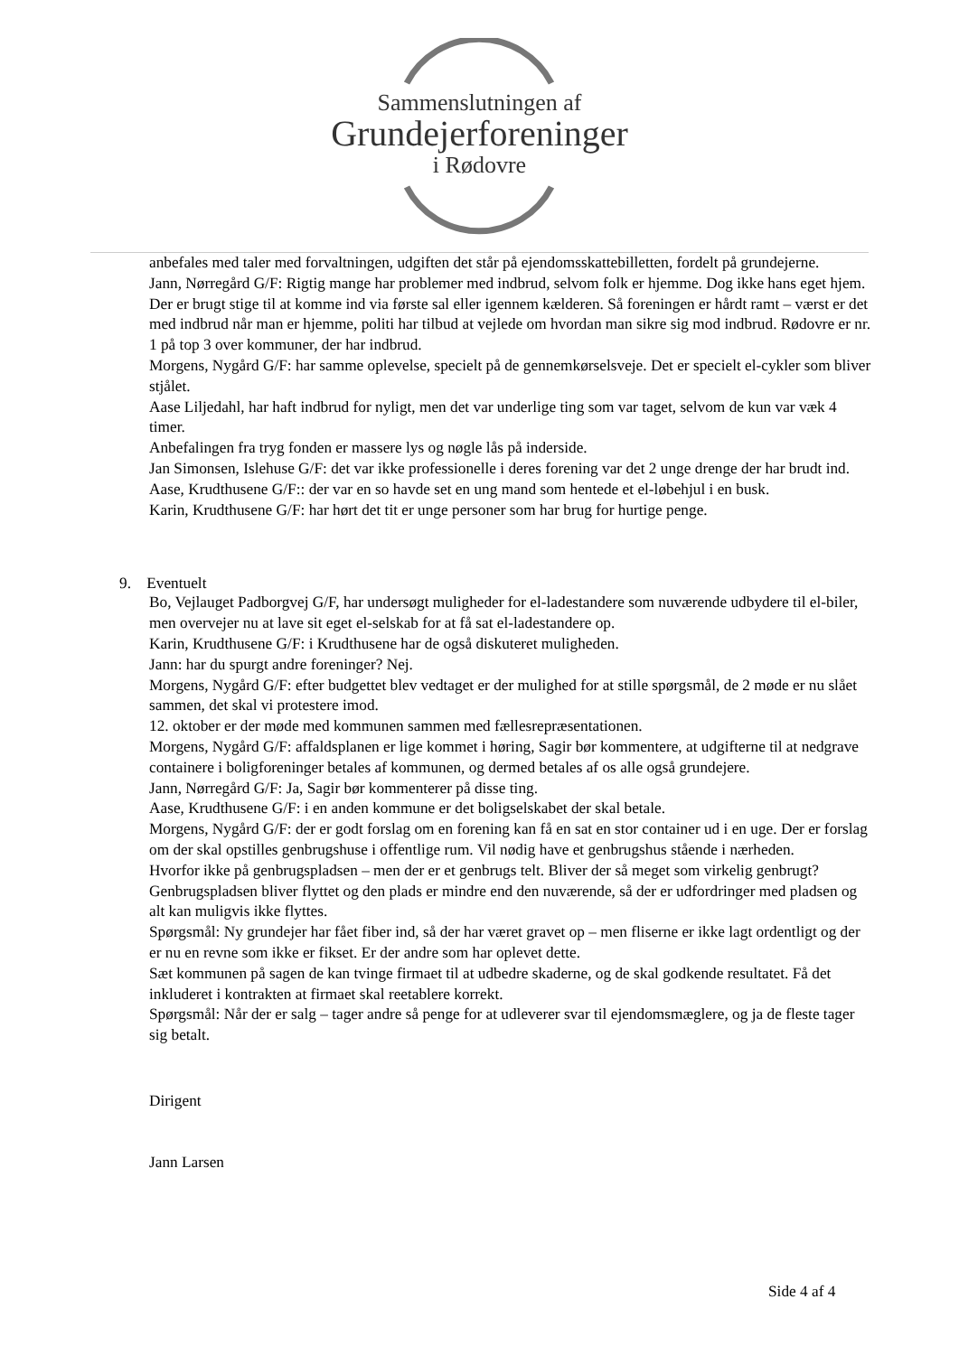Sammenslutningen af
Grundejerforeninger
i Rødovre
anbefales med taler med forvaltningen, udgiften det står på ejendomsskattebilletten, fordelt på grundejerne.
Jann, Nørregård G/F: Rigtig mange har problemer med indbrud, selvom folk er hjemme. Dog ikke hans eget hjem. Der er brugt stige til at komme ind via første sal eller igennem kælderen. Så foreningen er hårdt ramt – værst er det med indbrud når man er hjemme, politi har tilbud at vejlede om hvordan man sikre sig mod indbrud. Rødovre er nr. 1 på top 3 over kommuner, der har indbrud.
Morgens, Nygård G/F: har samme oplevelse, specielt på de gennemkørselsveje. Det er specielt el-cykler som bliver stjålet.
Aase Liljedahl, har haft indbrud for nyligt, men det var underlige ting som var taget, selvom de kun var væk 4 timer.
Anbefalingen fra tryg fonden er massere lys og nøgle lås på inderside.
Jan Simonsen, Islehuse G/F: det var ikke professionelle i deres forening var det 2 unge drenge der har brudt ind.
Aase, Krudthusene G/F:: der var en so havde set en ung mand som hentede et el-løbehjul i en busk.
Karin, Krudthusene G/F: har hørt det tit er unge personer som har brug for hurtige penge.
9. Eventuelt
Bo, Vejlauget Padborgvej G/F, har undersøgt muligheder for el-ladestandere som nuværende udbydere til el-biler, men overvejer nu at lave sit eget el-selskab for at få sat el-ladestandere op.
Karin, Krudthusene G/F: i Krudthusene har de også diskuteret muligheden.
Jann: har du spurgt andre foreninger? Nej.
Morgens, Nygård G/F: efter budgettet blev vedtaget er der mulighed for at stille spørgsmål, de 2 møde er nu slået sammen, det skal vi protestere imod.
12. oktober er der møde med kommunen sammen med fællesrepræsentationen.
Morgens, Nygård G/F: affaldsplanen er lige kommet i høring, Sagir bør kommentere, at udgifterne til at nedgrave containere i boligforeninger betales af kommunen, og dermed betales af os alle også grundejere.
Jann, Nørregård G/F: Ja, Sagir bør kommenterer på disse ting.
Aase, Krudthusene G/F: i en anden kommune er det boligselskabet der skal betale.
Morgens, Nygård G/F: der er godt forslag om en forening kan få en sat en stor container ud i en uge. Der er forslag om der skal opstilles genbrugshuse i offentlige rum. Vil nødig have et genbrugshus stående i nærheden.
Hvorfor ikke på genbrugspladsen – men der er et genbrugs telt. Bliver der så meget som virkelig genbrugt? Genbrugspladsen bliver flyttet og den plads er mindre end den nuværende, så der er udfordringer med pladsen og alt kan muligvis ikke flyttes.
Spørgsmål: Ny grundejer har fået fiber ind, så der har været gravet op – men fliserne er ikke lagt ordentligt og der er nu en revne som ikke er fikset. Er der andre som har oplevet dette.
Sæt kommunen på sagen de kan tvinge firmaet til at udbedre skaderne, og de skal godkende resultatet. Få det inkluderet i kontrakten at firmaet skal reetablere korrekt.
Spørgsmål: Når der er salg – tager andre så penge for at udleverer svar til ejendomsmæglere, og ja de fleste tager sig betalt.
Dirigent
Jann Larsen
Side 4 af 4